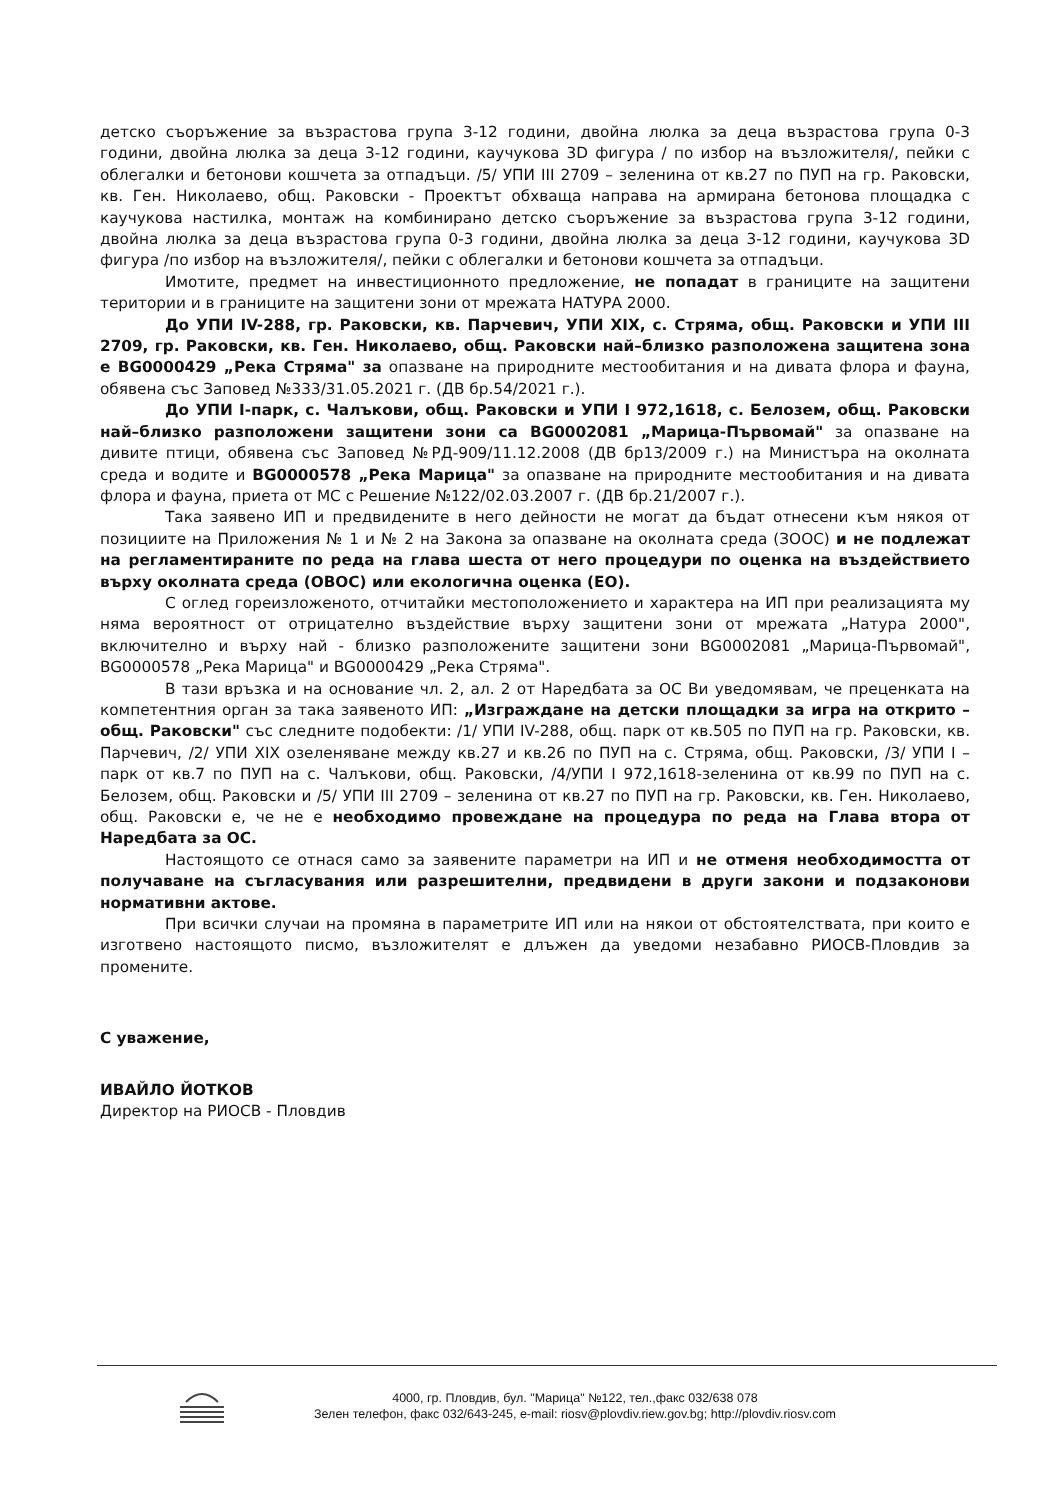детско съоръжение за възрастова група 3-12 години, двойна люлка за деца възрастова група 0-3 години, двойна люлка за деца 3-12 години, каучукова 3D фигура / по избор на възложителя/, пейки с облегалки и бетонови кошчета за отпадъци. /5/ УПИ III 2709 – зеленина от кв.27 по ПУП на гр. Раковски, кв. Ген. Николаево, общ. Раковски - Проектът обхваща направа на армирана бетонова площадка с каучукова настилка, монтаж на комбинирано детско съоръжение за възрастова група 3-12 години, двойна люлка за деца възрастова група 0-3 години, двойна люлка за деца 3-12 години, каучукова 3D фигура /по избор на възложителя/, пейки с облегалки и бетонови кошчета за отпадъци.
Имотите, предмет на инвестиционното предложение, не попадат в границите на защитени територии и в границите на защитени зони от мрежата НАТУРА 2000.
До УПИ IV-288, гр. Раковски, кв. Парчевич, УПИ XIX, с. Стряма, общ. Раковски и УПИ III 2709, гр. Раковски, кв. Ген. Николаево, общ. Раковски най–близко разположена защитена зона е BG0000429 „Река Стряма" за опазване на природните местообитания и на дивата флора и фауна, обявена със Заповед №333/31.05.2021 г. (ДВ бр.54/2021 г.).
До УПИ I-парк, с. Чалъкови, общ. Раковски и УПИ I 972,1618, с. Белозем, общ. Раковски най–близко разположени защитени зони са BG0002081 „Марица-Първомай" за опазване на дивите птици, обявена със Заповед №РД-909/11.12.2008 (ДВ бр13/2009 г.) на Министъра на околната среда и водите и BG0000578 „Река Марица" за опазване на природните местообитания и на дивата флора и фауна, приета от МС с Решение №122/02.03.2007 г. (ДВ бр.21/2007 г.).
Така заявено ИП и предвидените в него дейности не могат да бъдат отнесени към някоя от позициите на Приложения № 1 и № 2 на Закона за опазване на околната среда (ЗООС) и не подлежат на регламентираните по реда на глава шеста от него процедури по оценка на въздействието върху околната среда (ОВОС) или екологична оценка (ЕО).
С оглед гореизложеното, отчитайки местоположението и характера на ИП при реализацията му няма вероятност от отрицателно въздействие върху защитени зони от мрежата „Натура 2000", включително и върху най - близко разположените защитени зони BG0002081 „Марица-Първомай", BG0000578 „Река Марица" и BG0000429 „Река Стряма".
В тази връзка и на основание чл. 2, ал. 2 от Наредбата за ОС Ви уведомявам, че преценката на компетентния орган за така заявеното ИП: „Изграждане на детски площадки за игра на открито – общ. Раковски" със следните подобекти: /1/ УПИ IV-288, общ. парк от кв.505 по ПУП на гр. Раковски, кв. Парчевич, /2/ УПИ XIX озеленяване между кв.27 и кв.26 по ПУП на с. Стряма, общ. Раковски, /3/ УПИ I – парк от кв.7 по ПУП на с. Чалъкови, общ. Раковски, /4/УПИ I 972,1618-зеленина от кв.99 по ПУП на с. Белозем, общ. Раковски и /5/ УПИ III 2709 – зеленина от кв.27 по ПУП на гр. Раковски, кв. Ген. Николаево, общ. Раковски е, че не е необходимо провеждане на процедура по реда на Глава втора от Наредбата за ОС.
Настоящото се отнася само за заявените параметри на ИП и не отменя необходимостта от получаване на съгласувания или разрешителни, предвидени в други закони и подзаконови нормативни актове.
При всички случаи на промяна в параметрите ИП или на някои от обстоятелствата, при които е изготвено настоящото писмо, възложителят е длъжен да уведоми незабавно РИОСВ-Пловдив за промените.
С уважение,
ИВАЙЛО ЙОТКОВ
Директор на РИОСВ - Пловдив
4000, гр. Пловдив, бул. "Марица" №122, тел.,факс 032/638 078
Зелен телефон, факс 032/643-245, e-mail: riosv@plovdiv.riew.gov.bg; http://plovdiv.riosv.com